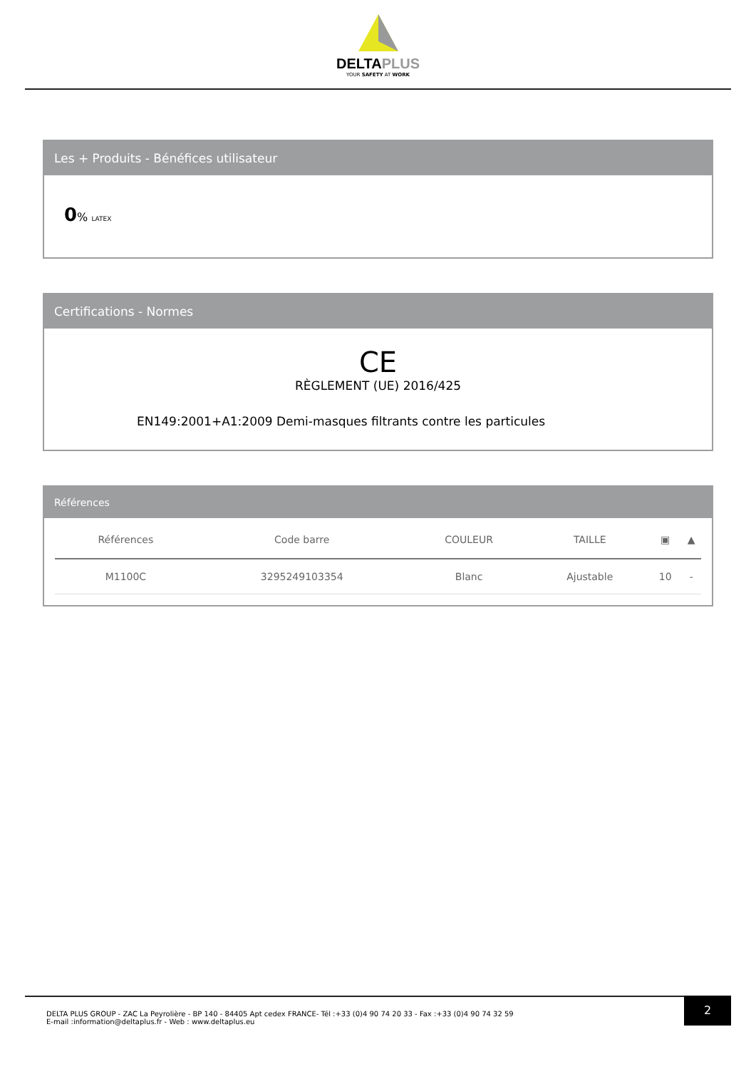DELTAPLUS
YOUR SAFETY AT WORK
Les + Produits - Bénéfices utilisateur
0% LATEX
Certifications - Normes
CE
RÈGLEMENT (UE) 2016/425
EN149:2001+A1:2009 Demi-masques filtrants contre les particules
Références
| Références | Code barre | COULEUR | TAILLE | ▣ | ▲ |
| --- | --- | --- | --- | --- | --- |
| M1100C | 3295249103354 | Blanc | Ajustable | 10 | - |
DELTA PLUS GROUP - ZAC La Peyrolière - BP 140 - 84405 Apt cedex FRANCE- Tél :+33 (0)4 90 74 20 33 - Fax :+33 (0)4 90 74 32 59
E-mail :information@deltaplus.fr - Web : www.deltaplus.eu
2